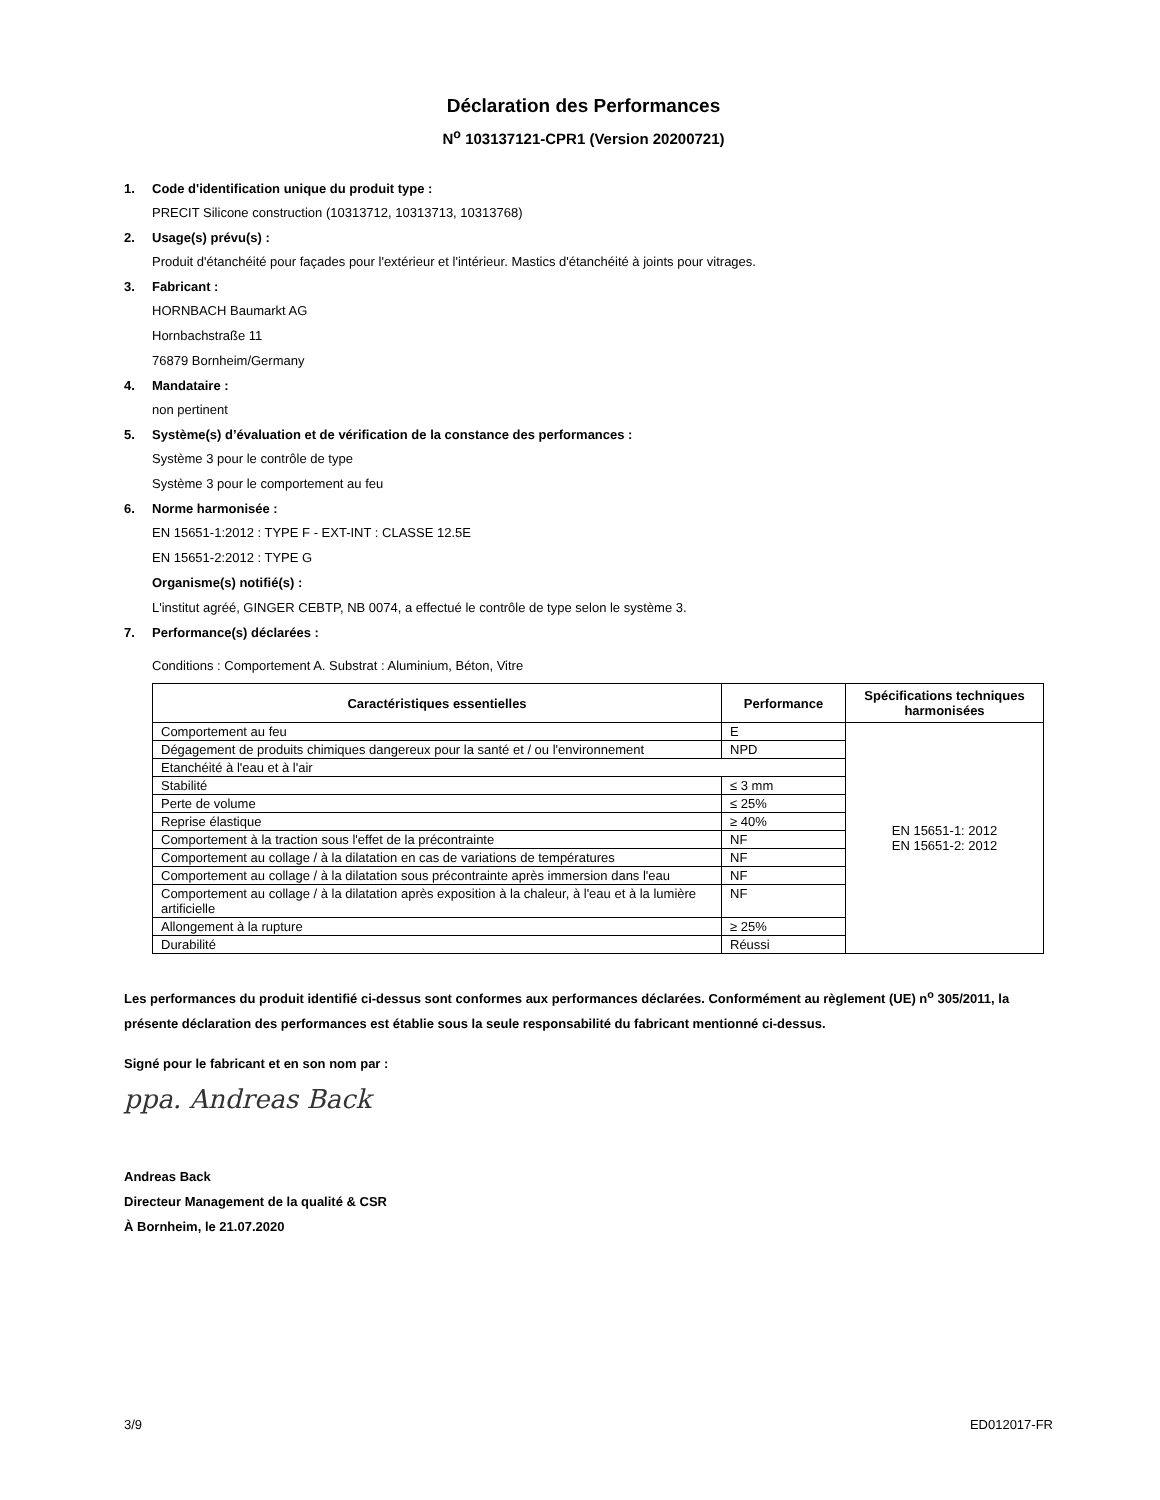Déclaration des Performances
N<sup>o</sup> 103137121-CPR1 (Version 20200721)
1. Code d'identification unique du produit type :
PRECIT Silicone construction (10313712, 10313713, 10313768)
2. Usage(s) prévu(s) :
Produit d'étanchéité pour façades pour l'extérieur et l'intérieur. Mastics d'étanchéité à joints pour vitrages.
3. Fabricant :
HORNBACH Baumarkt AG
Hornbachstraße 11
76879 Bornheim/Germany
4. Mandataire :
non pertinent
5. Système(s) d’évaluation et de vérification de la constance des performances :
Système 3 pour le contrôle de type
Système 3 pour le comportement au feu
6. Norme harmonisée :
EN 15651-1:2012 : TYPE F - EXT-INT : CLASSE 12.5E
EN 15651-2:2012 : TYPE G
Organisme(s) notifié(s) :
L'institut agréé, GINGER CEBTP, NB 0074, a effectué le contrôle de type selon le système 3.
7. Performance(s) déclarées :
Conditions : Comportement A. Substrat : Aluminium, Béton, Vitre
| Caractéristiques essentielles | Performance | Spécifications techniques harmonisées |
| --- | --- | --- |
| Comportement au feu | E | EN 15651-1: 2012 EN 15651-2: 2012 |
| Dégagement de produits chimiques dangereux pour la santé et / ou l'environnement | NPD | |
| Etanchéité à l'eau et à l'air | | |
| Stabilité | ≤ 3 mm | |
| Perte de volume | ≤ 25% | |
| Reprise élastique | ≥ 40% | |
| Comportement à la traction sous l'effet de la précontrainte | NF | |
| Comportement au collage / à la dilatation en cas de variations de températures | NF | |
| Comportement au collage / à la dilatation sous précontrainte après immersion dans l'eau | NF | |
| Comportement au collage / à la dilatation après exposition à la chaleur, à l'eau et à la lumière artificielle | NF | |
| Allongement à la rupture | ≥ 25% | |
| Durabilité | Réussi | |
Les performances du produit identifié ci-dessus sont conformes aux performances déclarées. Conformément au règlement (UE) n<sup>o</sup> 305/2011, la présente déclaration des performances est établie sous la seule responsabilité du fabricant mentionné ci-dessus.
Signé pour le fabricant et en son nom par :
ppa. Andreas Back
Andreas Back
Directeur Management de la qualité & CSR
À Bornheim, le 21.07.2020
3/9 ED012017-FR